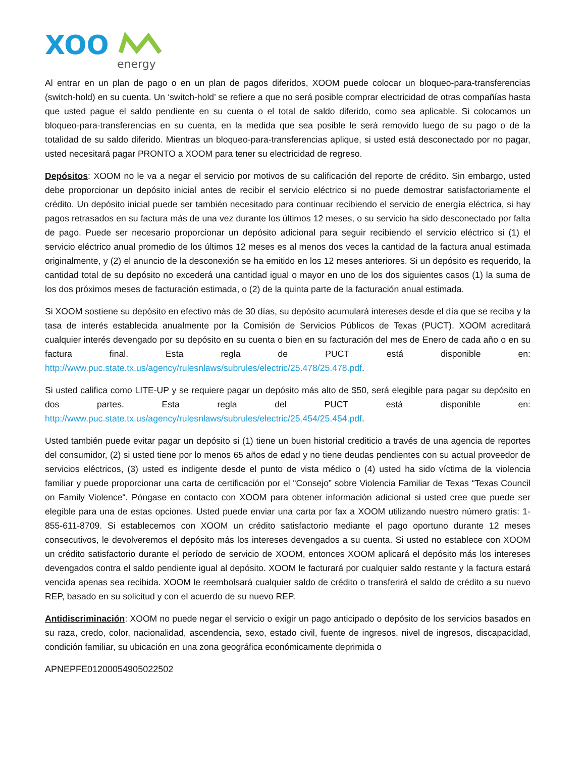XOO
energy
Al entrar en un plan de pago o en un plan de pagos diferidos, XOOM puede colocar un bloqueo-para-transferencias (switch-hold) en su cuenta. Un ‘switch-hold’ se refiere a que no será posible comprar electricidad de otras compañías hasta que usted pague el saldo pendiente en su cuenta o el total de saldo diferido, como sea aplicable. Si colocamos un bloqueo-para-transferencias en su cuenta, en la medida que sea posible le será removido luego de su pago o de la totalidad de su saldo diferido. Mientras un bloqueo-para-transferencias aplique, si usted está desconectado por no pagar, usted necesitará pagar PRONTO a XOOM para tener su electricidad de regreso.
Depósitos: XOOM no le va a negar el servicio por motivos de su calificación del reporte de crédito. Sin embargo, usted debe proporcionar un depósito inicial antes de recibir el servicio eléctrico si no puede demostrar satisfactoriamente el crédito. Un depósito inicial puede ser también necesitado para continuar recibiendo el servicio de energía eléctrica, si hay pagos retrasados en su factura más de una vez durante los últimos 12 meses, o su servicio ha sido desconectado por falta de pago. Puede ser necesario proporcionar un depósito adicional para seguir recibiendo el servicio eléctrico si (1) el servicio eléctrico anual promedio de los últimos 12 meses es al menos dos veces la cantidad de la factura anual estimada originalmente, y (2) el anuncio de la desconexión se ha emitido en los 12 meses anteriores. Si un depósito es requerido, la cantidad total de su depósito no excederá una cantidad igual o mayor en uno de los dos siguientes casos (1) la suma de los dos próximos meses de facturación estimada, o (2) de la quinta parte de la facturación anual estimada.
Si XOOM sostiene su depósito en efectivo más de 30 días, su depósito acumulará intereses desde el día que se reciba y la tasa de interés establecida anualmente por la Comisión de Servicios Públicos de Texas (PUCT). XOOM acreditará cualquier interés devengado por su depósito en su cuenta o bien en su facturación del mes de Enero de cada año o en su factura final. Esta regla de PUCT está disponible en: http://www.puc.state.tx.us/agency/rulesnlaws/subrules/electric/25.478/25.478.pdf.
Si usted califica como LITE-UP y se requiere pagar un depósito más alto de $50, será elegible para pagar su depósito en dos partes. Esta regla del PUCT está disponible en: http://www.puc.state.tx.us/agency/rulesnlaws/subrules/electric/25.454/25.454.pdf.
Usted también puede evitar pagar un depósito si (1) tiene un buen historial crediticio a través de una agencia de reportes del consumidor, (2) si usted tiene por lo menos 65 años de edad y no tiene deudas pendientes con su actual proveedor de servicios eléctricos, (3) usted es indigente desde el punto de vista médico o (4) usted ha sido víctima de la violencia familiar y puede proporcionar una carta de certificación por el “Consejo” sobre Violencia Familiar de Texas “Texas Council on Family Violence“. Póngase en contacto con XOOM para obtener información adicional si usted cree que puede ser elegible para una de estas opciones. Usted puede enviar una carta por fax a XOOM utilizando nuestro número gratis: 1-855-611-8709. Si establecemos con XOOM un crédito satisfactorio mediante el pago oportuno durante 12 meses consecutivos, le devolveremos el depósito más los intereses devengados a su cuenta. Si usted no establece con XOOM un crédito satisfactorio durante el período de servicio de XOOM, entonces XOOM aplicará el depósito más los intereses devengados contra el saldo pendiente igual al depósito. XOOM le facturará por cualquier saldo restante y la factura estará vencida apenas sea recibida. XOOM le reembolsará cualquier saldo de crédito o transferirá el saldo de crédito a su nuevo REP, basado en su solicitud y con el acuerdo de su nuevo REP.
Antidiscriminación: XOOM no puede negar el servicio o exigir un pago anticipado o depósito de los servicios basados en su raza, credo, color, nacionalidad, ascendencia, sexo, estado civil, fuente de ingresos, nivel de ingresos, discapacidad, condición familiar, su ubicación en una zona geográfica económicamente deprimida o
APNEPFE01200054905022502